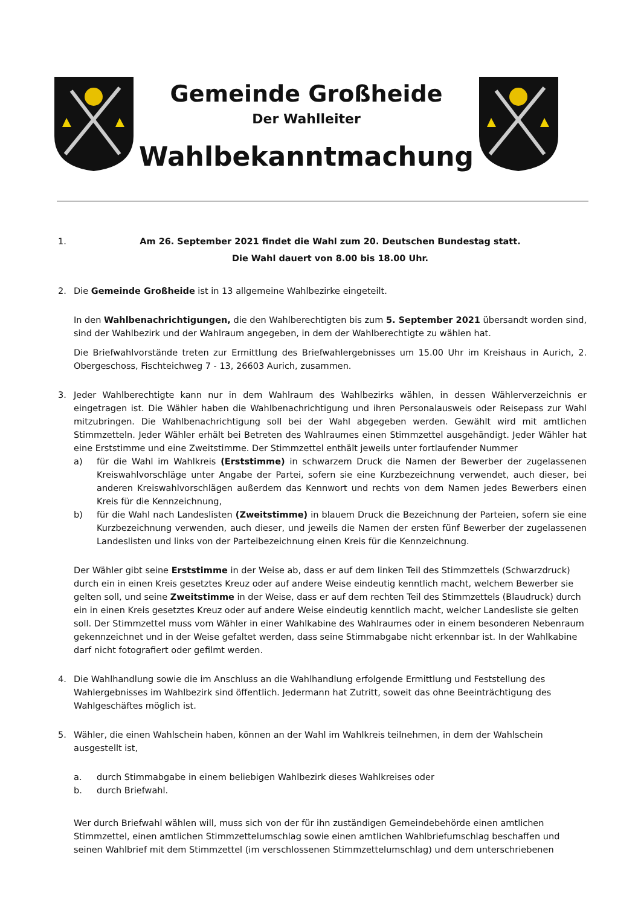Gemeinde Großheide
Der Wahlleiter
Wahlbekanntmachung
1. Am 26. September 2021 findet die Wahl zum 20. Deutschen Bundestag statt.
Die Wahl dauert von 8.00 bis 18.00 Uhr.
2. Die Gemeinde Großheide ist in 13 allgemeine Wahlbezirke eingeteilt.
In den Wahlbenachrichtigungen, die den Wahlberechtigten bis zum 5. September 2021 übersandt worden sind, sind der Wahlbezirk und der Wahlraum angegeben, in dem der Wahlberechtigte zu wählen hat.
Die Briefwahlvorstände treten zur Ermittlung des Briefwahlergebnisses um 15.00 Uhr im Kreishaus in Aurich, 2. Obergeschoss, Fischteichweg 7 - 13, 26603 Aurich, zusammen.
3. Jeder Wahlberechtigte kann nur in dem Wahlraum des Wahlbezirks wählen, in dessen Wählerverzeichnis er eingetragen ist. Die Wähler haben die Wahlbenachrichtigung und ihren Personalausweis oder Reisepass zur Wahl mitzubringen. Die Wahlbenachrichtigung soll bei der Wahl abgegeben werden. Gewählt wird mit amtlichen Stimmzetteln. Jeder Wähler erhält bei Betreten des Wahlraumes einen Stimmzettel ausgehändigt. Jeder Wähler hat eine Erststimme und eine Zweitstimme. Der Stimmzettel enthält jeweils unter fortlaufender Nummer
a) für die Wahl im Wahlkreis (Erststimme) in schwarzem Druck die Namen der Bewerber der zugelassenen Kreiswahlvorschläge unter Angabe der Partei, sofern sie eine Kurzbezeichnung verwendet, auch dieser, bei anderen Kreiswahlvorschlägen außerdem das Kennwort und rechts von dem Namen jedes Bewerbers einen Kreis für die Kennzeichnung,
b) für die Wahl nach Landeslisten (Zweitstimme) in blauem Druck die Bezeichnung der Parteien, sofern sie eine Kurzbezeichnung verwenden, auch dieser, und jeweils die Namen der ersten fünf Bewerber der zugelassenen Landeslisten und links von der Parteibezeichnung einen Kreis für die Kennzeichnung.
Der Wähler gibt seine Erststimme in der Weise ab, dass er auf dem linken Teil des Stimmzettels (Schwarzdruck) durch ein in einen Kreis gesetztes Kreuz oder auf andere Weise eindeutig kenntlich macht, welchem Bewerber sie gelten soll, und seine Zweitstimme in der Weise, dass er auf dem rechten Teil des Stimmzettels (Blaudruck) durch ein in einen Kreis gesetztes Kreuz oder auf andere Weise eindeutig kenntlich macht, welcher Landesliste sie gelten soll. Der Stimmzettel muss vom Wähler in einer Wahlkabine des Wahlraumes oder in einem besonderen Nebenraum gekennzeichnet und in der Weise gefaltet werden, dass seine Stimmabgabe nicht erkennbar ist. In der Wahlkabine darf nicht fotografiert oder gefilmt werden.
4. Die Wahlhandlung sowie die im Anschluss an die Wahlhandlung erfolgende Ermittlung und Feststellung des Wahlergebnisses im Wahlbezirk sind öffentlich. Jedermann hat Zutritt, soweit das ohne Beeinträchtigung des Wahlgeschäftes möglich ist.
5. Wähler, die einen Wahlschein haben, können an der Wahl im Wahlkreis teilnehmen, in dem der Wahlschein ausgestellt ist,
a. durch Stimmabgabe in einem beliebigen Wahlbezirk dieses Wahlkreises oder
b. durch Briefwahl.
Wer durch Briefwahl wählen will, muss sich von der für ihn zuständigen Gemeindebehörde einen amtlichen Stimmzettel, einen amtlichen Stimmzettelumschlag sowie einen amtlichen Wahlbriefumschlag beschaffen und seinen Wahlbrief mit dem Stimmzettel (im verschlossenen Stimmzettelumschlag) und dem unterschriebenen